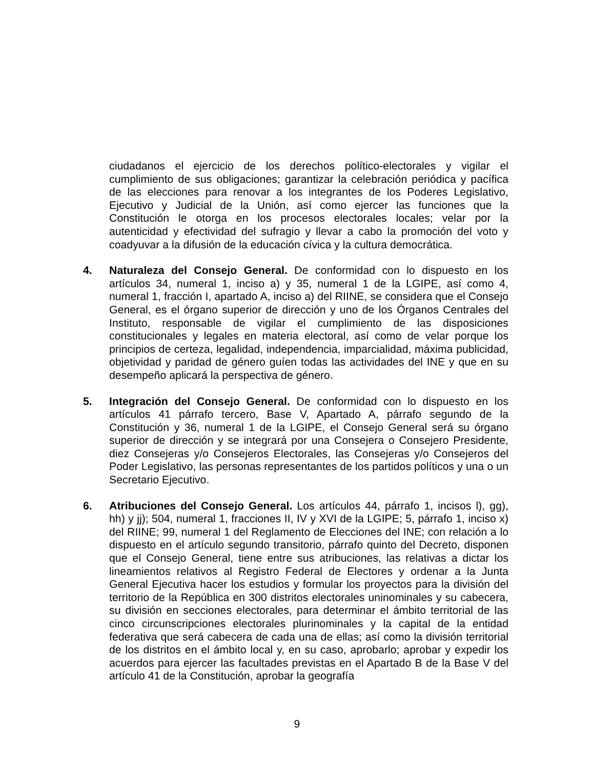ciudadanos el ejercicio de los derechos político-electorales y vigilar el cumplimiento de sus obligaciones; garantizar la celebración periódica y pacífica de las elecciones para renovar a los integrantes de los Poderes Legislativo, Ejecutivo y Judicial de la Unión, así como ejercer las funciones que la Constitución le otorga en los procesos electorales locales; velar por la autenticidad y efectividad del sufragio y llevar a cabo la promoción del voto y coadyuvar a la difusión de la educación cívica y la cultura democrática.
4. Naturaleza del Consejo General. De conformidad con lo dispuesto en los artículos 34, numeral 1, inciso a) y 35, numeral 1 de la LGIPE, así como 4, numeral 1, fracción I, apartado A, inciso a) del RIINE, se considera que el Consejo General, es el órgano superior de dirección y uno de los Órganos Centrales del Instituto, responsable de vigilar el cumplimiento de las disposiciones constitucionales y legales en materia electoral, así como de velar porque los principios de certeza, legalidad, independencia, imparcialidad, máxima publicidad, objetividad y paridad de género guíen todas las actividades del INE y que en su desempeño aplicará la perspectiva de género.
5. Integración del Consejo General. De conformidad con lo dispuesto en los artículos 41 párrafo tercero, Base V, Apartado A, párrafo segundo de la Constitución y 36, numeral 1 de la LGIPE, el Consejo General será su órgano superior de dirección y se integrará por una Consejera o Consejero Presidente, diez Consejeras y/o Consejeros Electorales, las Consejeras y/o Consejeros del Poder Legislativo, las personas representantes de los partidos políticos y una o un Secretario Ejecutivo.
6. Atribuciones del Consejo General. Los artículos 44, párrafo 1, incisos l), gg), hh) y jj); 504, numeral 1, fracciones II, IV y XVI de la LGIPE; 5, párrafo 1, inciso x) del RIINE; 99, numeral 1 del Reglamento de Elecciones del INE; con relación a lo dispuesto en el artículo segundo transitorio, párrafo quinto del Decreto, disponen que el Consejo General, tiene entre sus atribuciones, las relativas a dictar los lineamientos relativos al Registro Federal de Electores y ordenar a la Junta General Ejecutiva hacer los estudios y formular los proyectos para la división del territorio de la República en 300 distritos electorales uninominales y su cabecera, su división en secciones electorales, para determinar el ámbito territorial de las cinco circunscripciones electorales plurinominales y la capital de la entidad federativa que será cabecera de cada una de ellas; así como la división territorial de los distritos en el ámbito local y, en su caso, aprobarlo; aprobar y expedir los acuerdos para ejercer las facultades previstas en el Apartado B de la Base V del artículo 41 de la Constitución, aprobar la geografía
9